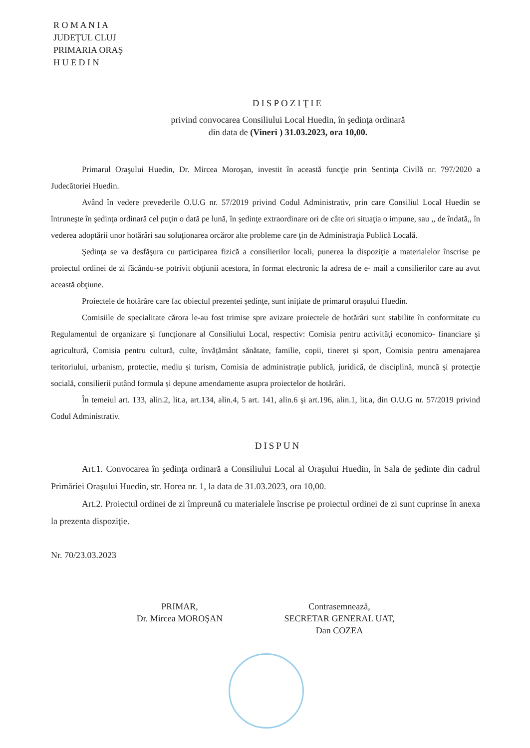R O M A N I A
JUDEŢUL CLUJ
PRIMARIA ORAŞ
H U E D I N
DISPOZIŢIE
privind convocarea Consiliului Local Huedin, în şedinţa ordinară
din data de (Vineri ) 31.03.2023, ora 10,00.
Primarul Oraşului Huedin, Dr. Mircea Moroşan, investit în această funcţie prin Sentinţa Civilă nr. 797/2020 a Judecătoriei Huedin.
Având în vedere prevederile O.U.G nr. 57/2019 privind Codul Administrativ, prin care Consiliul Local Huedin se întruneşte în şedinţa ordinară cel puţin o dată pe lună, în şedinţe extraordinare ori de câte ori situaţia o impune, sau ,, de îndată,, în vederea adoptării unor hotărâri sau soluţionarea orcăror alte probleme care ţin de Administraţia Publică Locală.
Şedinţa se va desfăşura cu participarea fizică a consilierilor locali, punerea la dispoziţie a materialelor înscrise pe proiectul ordinei de zi făcându-se potrivit obţiunii acestora, în format electronic la adresa de e- mail a consilierilor care au avut această obţiune.
Proiectele de hotărâre care fac obiectul prezentei ședințe, sunt inițiate de primarul orașului Huedin.
Comisiile de specialitate cărora le-au fost trimise spre avizare proiectele de hotărâri sunt stabilite în conformitate cu Regulamentul de organizare și funcționare al Consiliului Local, respectiv: Comisia pentru activități economico- financiare și agricultură, Comisia pentru cultură, culte, învățământ sănătate, familie, copii, tineret și sport, Comisia pentru amenajarea teritoriului, urbanism, protectie, mediu și turism, Comisia de administrație publică, juridică, de disciplină, muncă și protecție socială, consilierii putând formula și depune amendamente asupra proiectelor de hotărâri.
În temeiul art. 133, alin.2, lit.a, art.134, alin.4, 5 art. 141, alin.6 şi art.196, alin.1, lit.a, din O.U.G nr. 57/2019 privind Codul Administrativ.
DISPUN
Art.1. Convocarea în şedinţa ordinară a Consiliului Local al Oraşului Huedin, în Sala de şedinte din cadrul Primăriei Oraşului Huedin, str. Horea nr. 1, la data de 31.03.2023, ora 10,00.
Art.2. Proiectul ordinei de zi împreună cu materialele înscrise pe proiectul ordinei de zi sunt cuprinse în anexa la prezenta dispoziţie.
Nr. 70/23.03.2023
PRIMAR,
Dr. Mircea MOROŞAN
Contrasemnează,
SECRETAR GENERAL UAT,
Dan COZEA